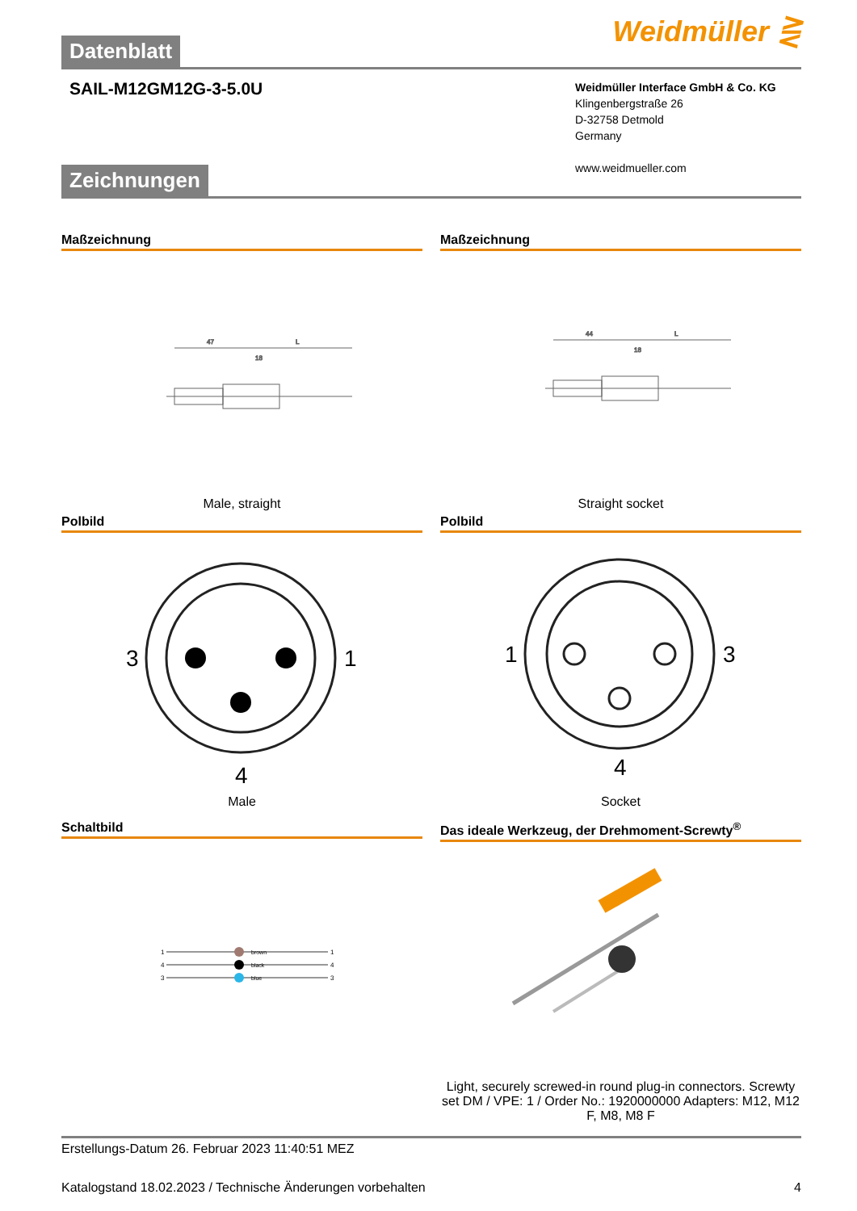Weidmüller ⋛
Datenblatt
SAIL-M12GM12G-3-5.0U
Weidmüller Interface GmbH & Co. KG
Klingenbergstraße 26
D-32758 Detmold
Germany
www.weidmueller.com
Zeichnungen
Maßzeichnung
47
L
18
Male, straight
Maßzeichnung
44
L
18
Straight socket
Polbild
3
1
4
Male
Polbild
1
3
4
Socket
Schaltbild
brown
black
blue
1
4
3
1
4
3
Das ideale Werkzeug, der Drehmoment-Screwty<sup>®</sup>
Light, securely screwed-in round plug-in connectors. Screwty set DM / VPE: 1 / Order No.: 1920000000 Adapters: M12, M12 F, M8, M8 F
Erstellungs-Datum 26. Februar 2023 11:40:51 MEZ
Katalogstand 18.02.2023 / Technische Änderungen vorbehalten 4